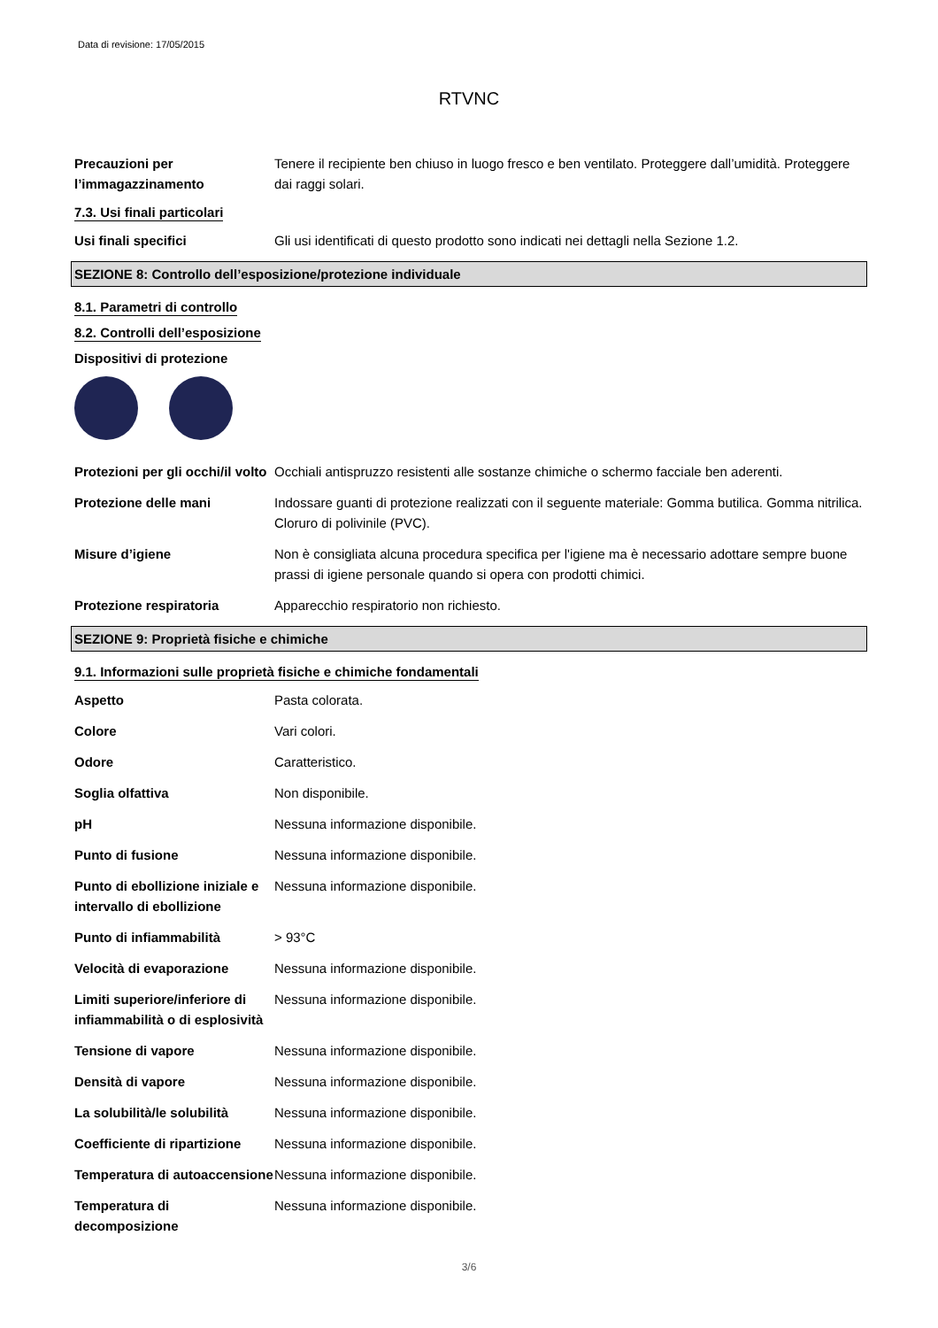Data di revisione: 17/05/2015
RTVNC
Precauzioni per l’immagazzinamento
Tenere il recipiente ben chiuso in luogo fresco e ben ventilato. Proteggere dall’umidità. Proteggere dai raggi solari.
7.3. Usi finali particolari
Usi finali specifici Gli usi identificati di questo prodotto sono indicati nei dettagli nella Sezione 1.2.
SEZIONE 8: Controllo dell’esposizione/protezione individuale
8.1. Parametri di controllo
8.2. Controlli dell’esposizione
Dispositivi di protezione
Protezioni per gli occhi/il volto
Occhiali antispruzzo resistenti alle sostanze chimiche o schermo facciale ben aderenti.
Protezione delle mani Indossare guanti di protezione realizzati con il seguente materiale: Gomma butilica. Gomma nitrilica. Cloruro di polivinile (PVC).
Misure d’igiene Non è consigliata alcuna procedura specifica per l'igiene ma è necessario adottare sempre buone prassi di igiene personale quando si opera con prodotti chimici.
Protezione respiratoria Apparecchio respiratorio non richiesto.
SEZIONE 9: Proprietà fisiche e chimiche
9.1. Informazioni sulle proprietà fisiche e chimiche fondamentali
Aspetto Pasta colorata.
Colore Vari colori.
Odore Caratteristico.
Soglia olfattiva Non disponibile.
pH Nessuna informazione disponibile.
Punto di fusione Nessuna informazione disponibile.
Punto di ebollizione iniziale e intervallo di ebollizione
Nessuna informazione disponibile.
Punto di infiammabilità > 93°C
Velocità di evaporazione Nessuna informazione disponibile.
Limiti superiore/inferiore di infiammabilità o di esplosività
Nessuna informazione disponibile.
Tensione di vapore Nessuna informazione disponibile.
Densità di vapore Nessuna informazione disponibile.
La solubilità/le solubilità
Nessuna informazione disponibile.
Coefficiente di ripartizione
Nessuna informazione disponibile.
Temperatura di autoaccensione
Nessuna informazione disponibile.
Temperatura di decomposizione
Nessuna informazione disponibile.
3/6